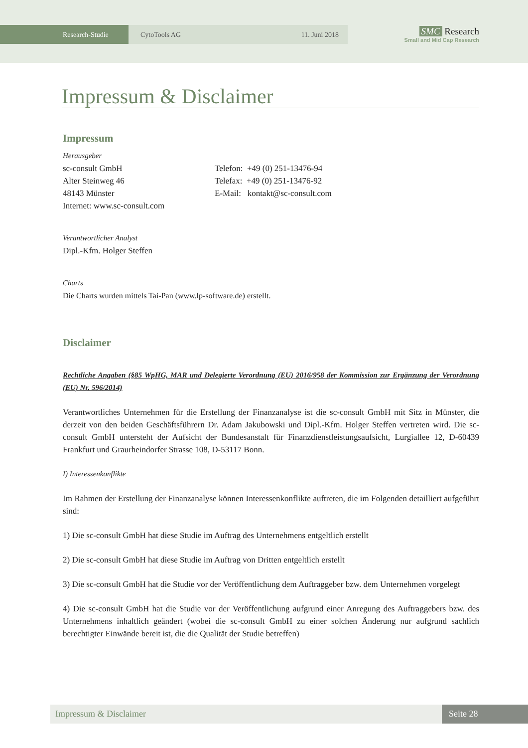Research-Studie CytoTools AG 11. Juni 2018
SMC Research
Small and Mid Cap Research
Impressum & Disclaimer
Impressum
Herausgeber
sc-consult GmbH
Alter Steinweg 46
48143 Münster
Internet: www.sc-consult.com
Telefon: +49 (0) 251-13476-94
Telefax: +49 (0) 251-13476-92
E-Mail: kontakt@sc-consult.com
Verantwortlicher Analyst
Dipl.-Kfm. Holger Steffen
Charts
Die Charts wurden mittels Tai-Pan (www.lp-software.de) erstellt.
Disclaimer
Rechtliche Angaben (§85 WpHG, MAR und Delegierte Verordnung (EU) 2016/958 der Kommission zur Ergänzung der Verordnung (EU) Nr. 596/2014)
Verantwortliches Unternehmen für die Erstellung der Finanzanalyse ist die sc-consult GmbH mit Sitz in Münster, die derzeit von den beiden Geschäftsführern Dr. Adam Jakubowski und Dipl.-Kfm. Holger Steffen vertreten wird. Die sc-consult GmbH untersteht der Aufsicht der Bundesanstalt für Finanzdienstleistungsaufsicht, Lurgiallee 12, D-60439 Frankfurt und Graurheindorfer Strasse 108, D-53117 Bonn.
I) Interessenkonflikte
Im Rahmen der Erstellung der Finanzanalyse können Interessenkonflikte auftreten, die im Folgenden detailliert aufgeführt sind:
1) Die sc-consult GmbH hat diese Studie im Auftrag des Unternehmens entgeltlich erstellt
2) Die sc-consult GmbH hat diese Studie im Auftrag von Dritten entgeltlich erstellt
3) Die sc-consult GmbH hat die Studie vor der Veröffentlichung dem Auftraggeber bzw. dem Unternehmen vorgelegt
4) Die sc-consult GmbH hat die Studie vor der Veröffentlichung aufgrund einer Anregung des Auftraggebers bzw. des Unternehmens inhaltlich geändert (wobei die sc-consult GmbH zu einer solchen Änderung nur aufgrund sachlich berechtigter Einwände bereit ist, die die Qualität der Studie betreffen)
Impressum & Disclaimer Seite 28